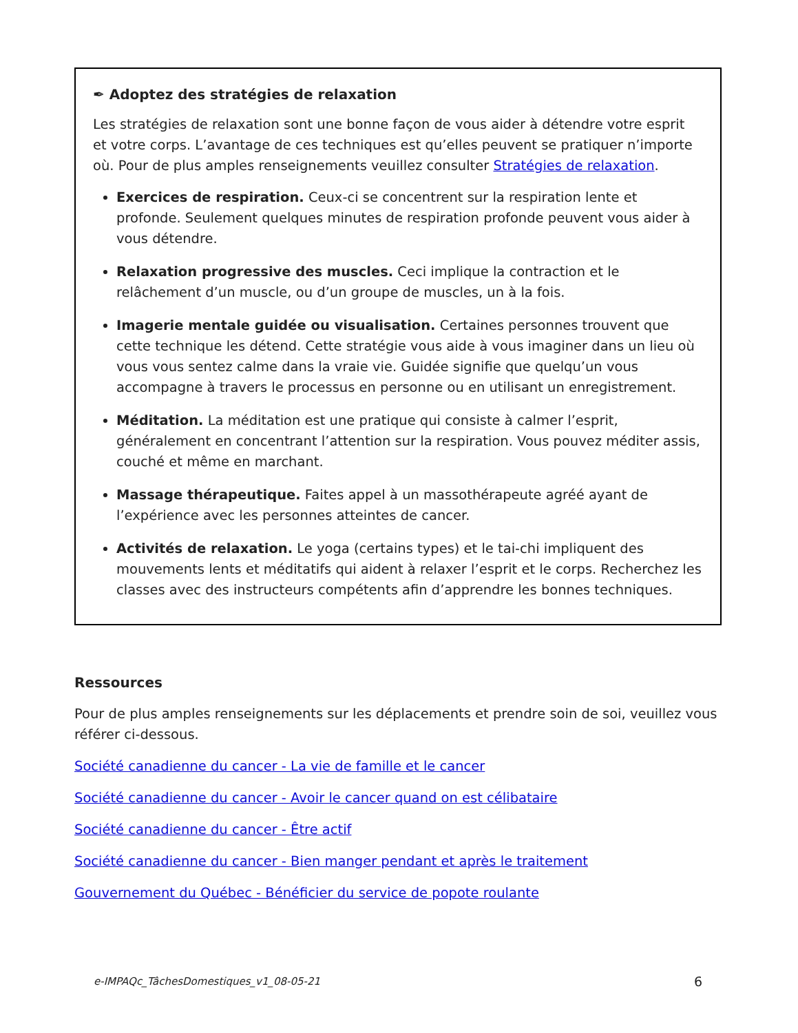✒ Adoptez des stratégies de relaxation
Les stratégies de relaxation sont une bonne façon de vous aider à détendre votre esprit et votre corps. L’avantage de ces techniques est qu’elles peuvent se pratiquer n’importe où. Pour de plus amples renseignements veuillez consulter Stratégies de relaxation.
Exercices de respiration. Ceux-ci se concentrent sur la respiration lente et profonde. Seulement quelques minutes de respiration profonde peuvent vous aider à vous détendre.
Relaxation progressive des muscles. Ceci implique la contraction et le relâchement d’un muscle, ou d’un groupe de muscles, un à la fois.
Imagerie mentale guidée ou visualisation. Certaines personnes trouvent que cette technique les détend. Cette stratégie vous aide à vous imaginer dans un lieu où vous vous sentez calme dans la vraie vie. Guidée signifie que quelqu’un vous accompagne à travers le processus en personne ou en utilisant un enregistrement.
Méditation. La méditation est une pratique qui consiste à calmer l’esprit, généralement en concentrant l’attention sur la respiration. Vous pouvez méditer assis, couché et même en marchant.
Massage thérapeutique. Faites appel à un massothérapeute agréé ayant de l’expérience avec les personnes atteintes de cancer.
Activités de relaxation. Le yoga (certains types) et le tai-chi impliquent des mouvements lents et méditatifs qui aident à relaxer l’esprit et le corps. Recherchez les classes avec des instructeurs compétents afin d’apprendre les bonnes techniques.
Ressources
Pour de plus amples renseignements sur les déplacements et prendre soin de soi, veuillez vous référer ci-dessous.
Société canadienne du cancer - La vie de famille et le cancer
Société canadienne du cancer - Avoir le cancer quand on est célibataire
Société canadienne du cancer - Être actif
Société canadienne du cancer - Bien manger pendant et après le traitement
Gouvernement du Québec - Bénéficier du service de popote roulante
e-IMPAQc_TâchesDomestiques_v1_08-05-21 6